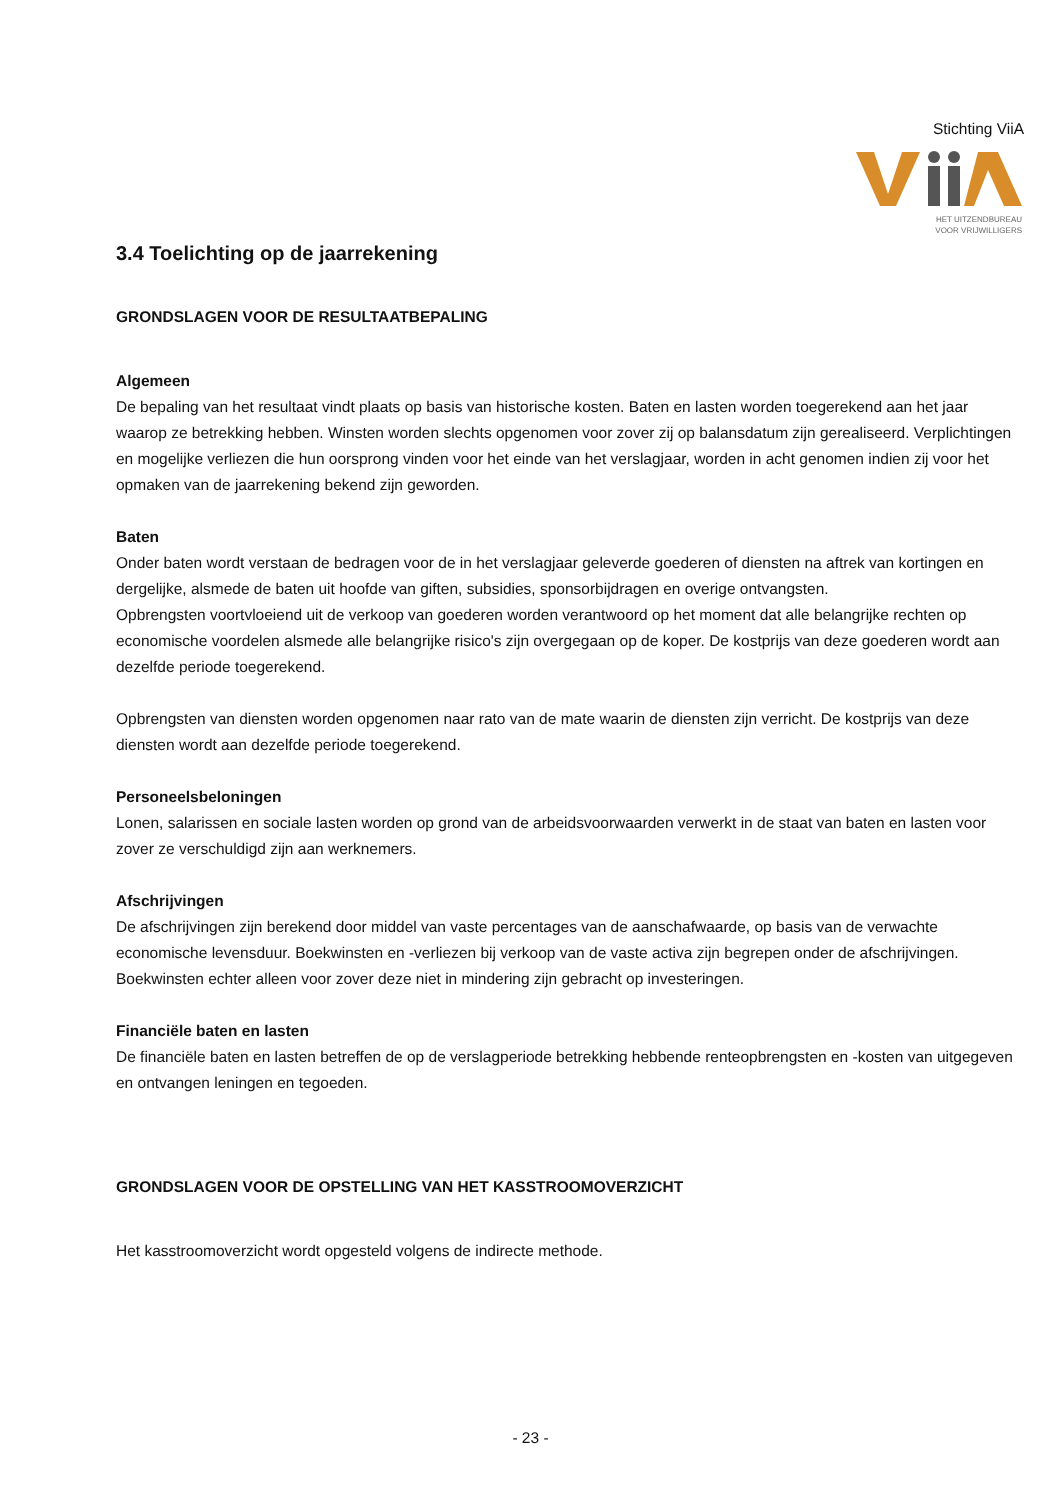Stichting ViiA
HET UITZENDBUREAU
VOOR VRIJWILLIGERS
3.4 Toelichting op de jaarrekening
GRONDSLAGEN VOOR DE RESULTAATBEPALING
Algemeen
De bepaling van het resultaat vindt plaats op basis van historische kosten. Baten en lasten worden toegerekend aan het jaar waarop ze betrekking hebben. Winsten worden slechts opgenomen voor zover zij op balansdatum zijn gerealiseerd. Verplichtingen en mogelijke verliezen die hun oorsprong vinden voor het einde van het verslagjaar, worden in acht genomen indien zij voor het opmaken van de jaarrekening bekend zijn geworden.
Baten
Onder baten wordt verstaan de bedragen voor de in het verslagjaar geleverde goederen of diensten na aftrek van kortingen en dergelijke, alsmede de baten uit hoofde van giften, subsidies, sponsorbijdragen en overige ontvangsten.
Opbrengsten voortvloeiend uit de verkoop van goederen worden verantwoord op het moment dat alle belangrijke rechten op economische voordelen alsmede alle belangrijke risico's zijn overgegaan op de koper. De kostprijs van deze goederen wordt aan dezelfde periode toegerekend.
Opbrengsten van diensten worden opgenomen naar rato van de mate waarin de diensten zijn verricht. De kostprijs van deze diensten wordt aan dezelfde periode toegerekend.
Personeelsbeloningen
Lonen, salarissen en sociale lasten worden op grond van de arbeidsvoorwaarden verwerkt in de staat van baten en lasten voor zover ze verschuldigd zijn aan werknemers.
Afschrijvingen
De afschrijvingen zijn berekend door middel van vaste percentages van de aanschafwaarde, op basis van de verwachte economische levensduur. Boekwinsten en -verliezen bij verkoop van de vaste activa zijn begrepen onder de afschrijvingen. Boekwinsten echter alleen voor zover deze niet in mindering zijn gebracht op investeringen.
Financiële baten en lasten
De financiële baten en lasten betreffen de op de verslagperiode betrekking hebbende renteopbrengsten en -kosten van uitgegeven en ontvangen leningen en tegoeden.
GRONDSLAGEN VOOR DE OPSTELLING VAN HET KASSTROOMOVERZICHT
Het kasstroomoverzicht wordt opgesteld volgens de indirecte methode.
- 23 -